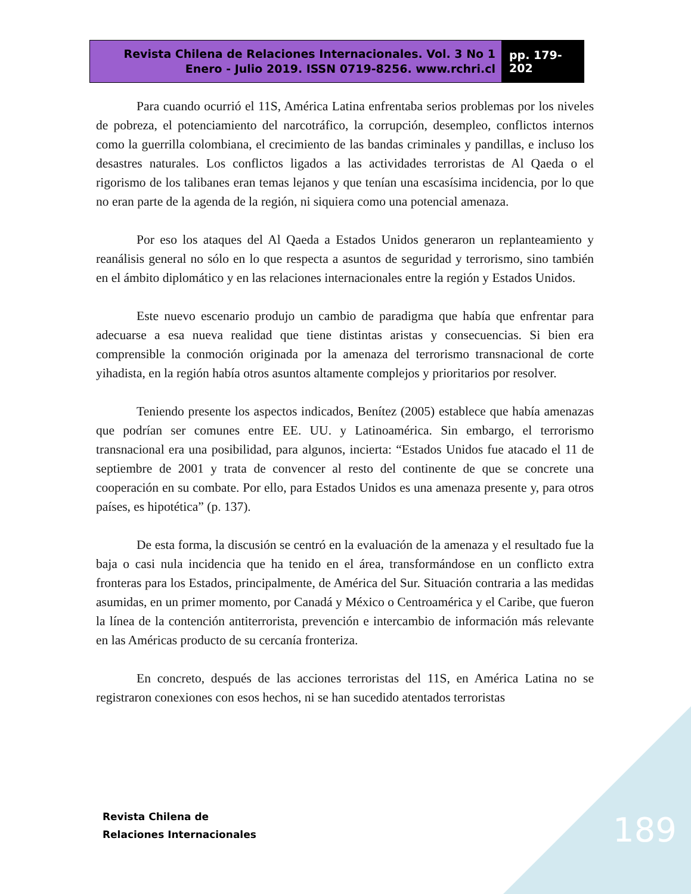Revista Chilena de Relaciones Internacionales. Vol. 3 No 1
Enero - Julio 2019. ISSN 0719-8256. www.rchri.cl
pp. 179-202
Para cuando ocurrió el 11S, América Latina enfrentaba serios problemas por los niveles de pobreza, el potenciamiento del narcotráfico, la corrupción, desempleo, conflictos internos como la guerrilla colombiana, el crecimiento de las bandas criminales y pandillas, e incluso los desastres naturales. Los conflictos ligados a las actividades terroristas de Al Qaeda o el rigorismo de los talibanes eran temas lejanos y que tenían una escasísima incidencia, por lo que no eran parte de la agenda de la región, ni siquiera como una potencial amenaza.
Por eso los ataques del Al Qaeda a Estados Unidos generaron un replanteamiento y reanálisis general no sólo en lo que respecta a asuntos de seguridad y terrorismo, sino también en el ámbito diplomático y en las relaciones internacionales entre la región y Estados Unidos.
Este nuevo escenario produjo un cambio de paradigma que había que enfrentar para adecuarse a esa nueva realidad que tiene distintas aristas y consecuencias. Si bien era comprensible la conmoción originada por la amenaza del terrorismo transnacional de corte yihadista, en la región había otros asuntos altamente complejos y prioritarios por resolver.
Teniendo presente los aspectos indicados, Benítez (2005) establece que había amenazas que podrían ser comunes entre EE. UU. y Latinoamérica. Sin embargo, el terrorismo transnacional era una posibilidad, para algunos, incierta: “Estados Unidos fue atacado el 11 de septiembre de 2001 y trata de convencer al resto del continente de que se concrete una cooperación en su combate. Por ello, para Estados Unidos es una amenaza presente y, para otros países, es hipotética” (p. 137).
De esta forma, la discusión se centró en la evaluación de la amenaza y el resultado fue la baja o casi nula incidencia que ha tenido en el área, transformándose en un conflicto extra fronteras para los Estados, principalmente, de América del Sur. Situación contraria a las medidas asumidas, en un primer momento, por Canadá y México o Centroamérica y el Caribe, que fueron la línea de la contención antiterrorista, prevención e intercambio de información más relevante en las Américas producto de su cercanía fronteriza.
En concreto, después de las acciones terroristas del 11S, en América Latina no se registraron conexiones con esos hechos, ni se han sucedido atentados terroristas
Revista Chilena de
Relaciones Internacionales
189